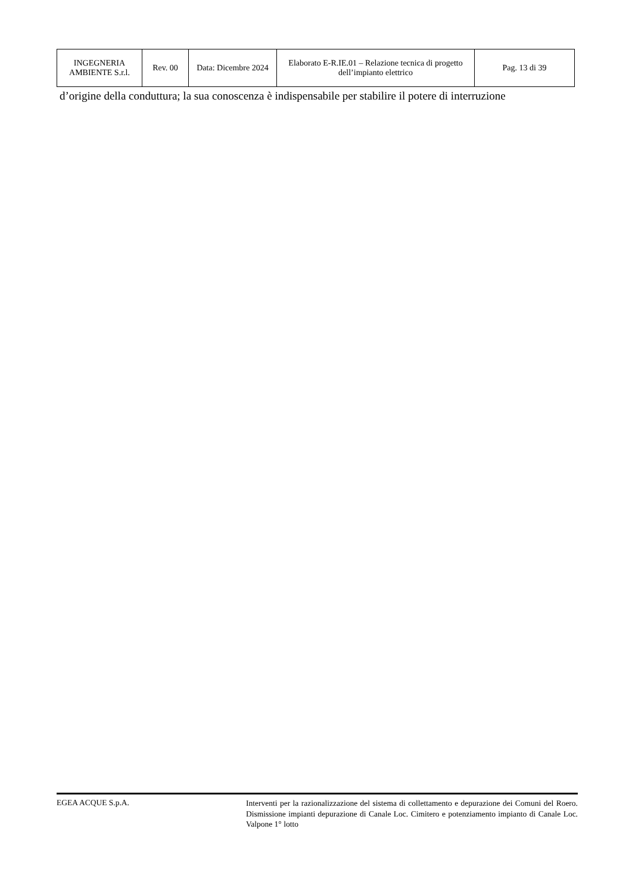| INGEGNERIA AMBIENTE S.r.l. | Rev. 00 | Data: Dicembre 2024 | Elaborato E-R.IE.01 – Relazione tecnica di progetto dell’impianto elettrico | Pag. 13 di 39 |
d’origine della conduttura; la sua conoscenza è indispensabile per stabilire il potere di interruzione
EGEA ACQUE S.p.A.
Interventi per la razionalizzazione del sistema di collettamento e depurazione dei Comuni del Roero. Dismissione impianti depurazione di Canale Loc. Cimitero e potenziamento impianto di Canale Loc. Valpone 1° lotto